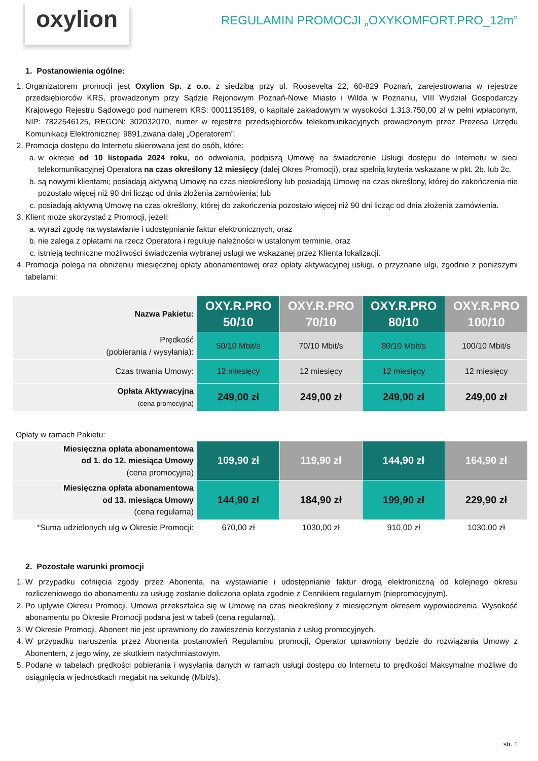oxylion
REGULAMIN PROMOCJI „OXYKOMFORT.PRO_12m”
1. Postanowienia ogólne:
1. Organizatorem promocji jest Oxylion Sp. z o.o. z siedzibą przy ul. Roosevelta 22, 60-829 Poznań, zarejestrowana w rejestrze przedsiębiorców KRS, prowadzonym przy Sądzie Rejonowym Poznań-Nowe Miasto i Wilda w Poznaniu, VIII Wydział Gospodarczy Krajowego Rejestru Sądowego pod numerem KRS: 0001135189, o kapitale zakładowym w wysokości 1.313.750,00 zł w pełni wpłaconym, NIP: 7822546125, REGON: 302032070, numer w rejestrze przedsiębiorców telekomunikacyjnych prowadzonym przez Prezesa Urzędu Komunikacji Elektronicznej: 9891,zwana dalej „Operatorem”.
2. Promocja dostępu do Internetu skierowana jest do osób, które:
a. w okresie od 10 listopada 2024 roku, do odwołania, podpiszą Umowę na świadczenie Usługi dostępu do Internetu w sieci telekomunikacyjnej Operatora na czas określony 12 miesięcy (dalej Okres Promocji), oraz spełnią kryteria wskazane w pkt. 2b. lub 2c.
b. są nowymi klientami; posiadają aktywną Umowę na czas nieokreślony lub posiadają Umowę na czas określony, której do zakończenia nie pozostało więcej niż 90 dni licząc od dnia złożenia zamówienia; lub
c. posiadają aktywną Umowę na czas określony, której do zakończenia pozostało więcej niż 90 dni licząc od dnia złożenia zamówienia.
3. Klient może skorzystać z Promocji, jeżeli:
a. wyrazi zgodę na wystawianie i udostępnianie faktur elektronicznych, oraz
b. nie zalega z opłatami na rzecz Operatora i reguluje należności w ustalonym terminie, oraz
c. istnieją techniczne możliwości świadczenia wybranej usługi we wskazanej przez Klienta lokalizacji.
4. Promocja polega na obniżeniu miesięcznej opłaty abonamentowej oraz opłaty aktywacyjnej usługi, o przyznane ulgi, zgodnie z poniższymi tabelami:
| Nazwa Pakietu: | OXY.R.PRO 50/10 | OXY.R.PRO 70/10 | OXY.R.PRO 80/10 | OXY.R.PRO 100/10 |
| Prędkość (pobierania / wysyłania): | 50/10 Mbit/s | 70/10 Mbit/s | 80/10 Mbit/s | 100/10 Mbit/s |
| Czas trwania Umowy: | 12 miesięcy | 12 miesięcy | 12 miesięcy | 12 miesięcy |
| Opłata Aktywacyjna (cena promocyjna) | 249,00 zł | 249,00 zł | 249,00 zł | 249,00 zł |
Opłaty w ramach Pakietu:
| Miesięczna opłata abonamentowa od 1. do 12. miesiąca Umowy (cena promocyjna) | 109,90 zł | 119,90 zł | 144,90 zł | 164,90 zł |
| Miesięczna opłata abonamentowa od 13. miesiąca Umowy (cena regularna) | 144,90 zł | 184,90 zł | 199,90 zł | 229,90 zł |
| *Suma udzielonych ulg w Okresie Promocji: | 670,00 zł | 1030,00 zł | 910,00 zł | 1030,00 zł |
2. Pozostałe warunki promocji
1. W przypadku cofnięcia zgody przez Abonenta, na wystawianie i udostępnianie faktur drogą elektroniczną od kolejnego okresu rozliczeniowego do abonamentu za usługę zostanie doliczona opłata zgodnie z Cennikiem regularnym (niepromocyjnym).
2. Po upływie Okresu Promocji, Umowa przekształca się w Umowę na czas nieokreślony z miesięcznym okresem wypowiedzenia. Wysokość abonamentu po Okresie Promocji podana jest w tabeli (cena regularna).
3. W Okresie Promocji, Abonent nie jest uprawniony do zawieszenia korzystania z usług promocyjnych.
4. W przypadku naruszenia przez Abonenta postanowień Regulaminu promocji, Operator uprawniony będzie do rozwiązania Umowy z Abonentem, z jego winy, ze skutkiem natychmiastowym.
5. Podane w tabelach prędkości pobierania i wysyłania danych w ramach usługi dostępu do Internetu to prędkości Maksymalne możliwe do osiągnięcia w jednostkach megabit na sekundę (Mbit/s).
str. 1